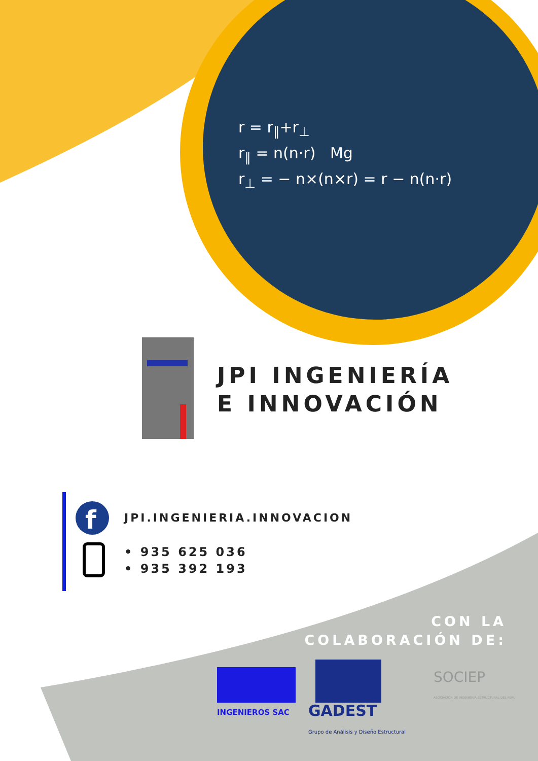f
r = r<sub>∥</sub>+r<sub>⊥</sub>
r<sub>∥</sub> = n(n·r) Mg
r<sub>⊥</sub> = − n×(n×r) = r − n(n·r)
JPI INGENIERÍA
E INNOVACIÓN
JPI.INGENIERIA.INNOVACION
• 935 625 036
• 935 392 193
CON LA
COLABORACIÓN DE:
INGENIEROS SAC
GADEST
Grupo de Análisis y Diseño Estructural
SOCIEP
ASOCIACIÓN DE INGENIERÍA ESTRUCTURAL DEL PERÚ